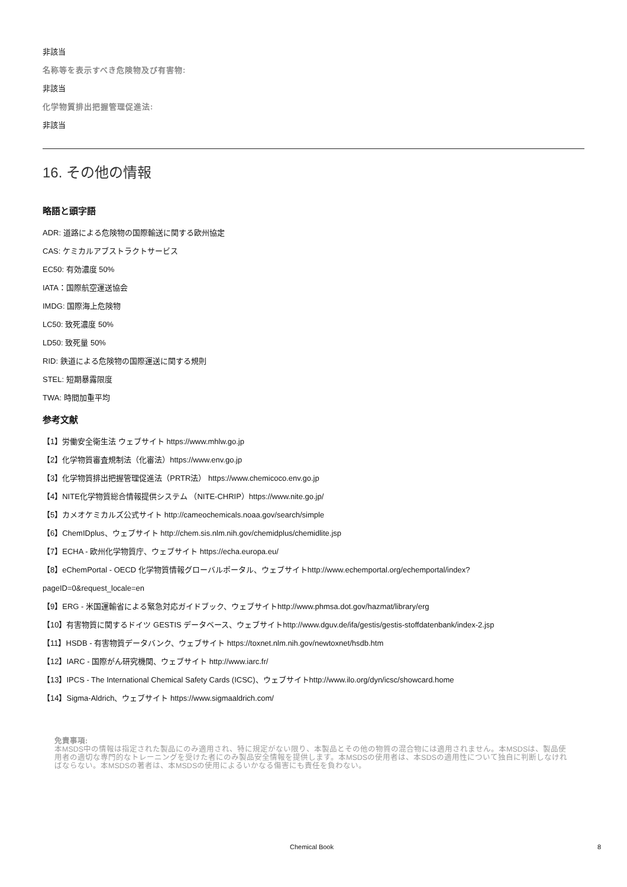非該当
名称等を表示すべき危険物及び有害物:
非該当
化学物質排出把握管理促進法:
非該当
16. その他の情報
略語と頭字語
ADR: 道路による危険物の国際輸送に関する欧州協定
CAS: ケミカルアブストラクトサービス
EC50: 有効濃度 50%
IATA：国際航空運送協会
IMDG: 国際海上危険物
LC50: 致死濃度 50%
LD50: 致死量 50%
RID: 鉄道による危険物の国際運送に関する規則
STEL: 短期暴露限度
TWA: 時間加重平均
参考文献
【1】労働安全衛生法 ウェブサイト https://www.mhlw.go.jp
【2】化学物質審査規制法（化審法）https://www.env.go.jp
【3】化学物質排出把握管理促進法（PRTR法） https://www.chemicoco.env.go.jp
【4】NITE化学物質総合情報提供システム （NITE-CHRIP）https://www.nite.go.jp/
【5】カメオケミカルズ公式サイト http://cameochemicals.noaa.gov/search/simple
【6】ChemIDplus、ウェブサイト http://chem.sis.nlm.nih.gov/chemidplus/chemidlite.jsp
【7】ECHA - 欧州化学物質庁、ウェブサイト https://echa.europa.eu/
【8】eChemPortal - OECD 化学物質情報グローバルポータル、ウェブサイトhttp://www.echemportal.org/echemportal/index?
pageID=0&request_locale=en
【9】ERG - 米国運輸省による緊急対応ガイドブック、ウェブサイトhttp://www.phmsa.dot.gov/hazmat/library/erg
【10】有害物質に関するドイツ GESTIS データベース、ウェブサイトhttp://www.dguv.de/ifa/gestis/gestis-stoffdatenbank/index-2.jsp
【11】HSDB - 有害物質データバンク、ウェブサイト https://toxnet.nlm.nih.gov/newtoxnet/hsdb.htm
【12】IARC - 国際がん研究機関、ウェブサイト http://www.iarc.fr/
【13】IPCS - The International Chemical Safety Cards (ICSC)、ウェブサイトhttp://www.ilo.org/dyn/icsc/showcard.home
【14】Sigma-Aldrich、ウェブサイト https://www.sigmaaldrich.com/
免責事項:
本MSDS中の情報は指定された製品にのみ適用され、特に規定がない限り、本製品とその他の物質の混合物には適用されません。本MSDSは、製品使用者の適切な専門的なトレーニングを受けた者にのみ製品安全情報を提供します。本MSDSの使用者は、本SDSの適用性について独自に判断しなければならない。本MSDSの著者は、本MSDSの使用によるいかなる傷害にも責任を負わない。
Chemical Book 8